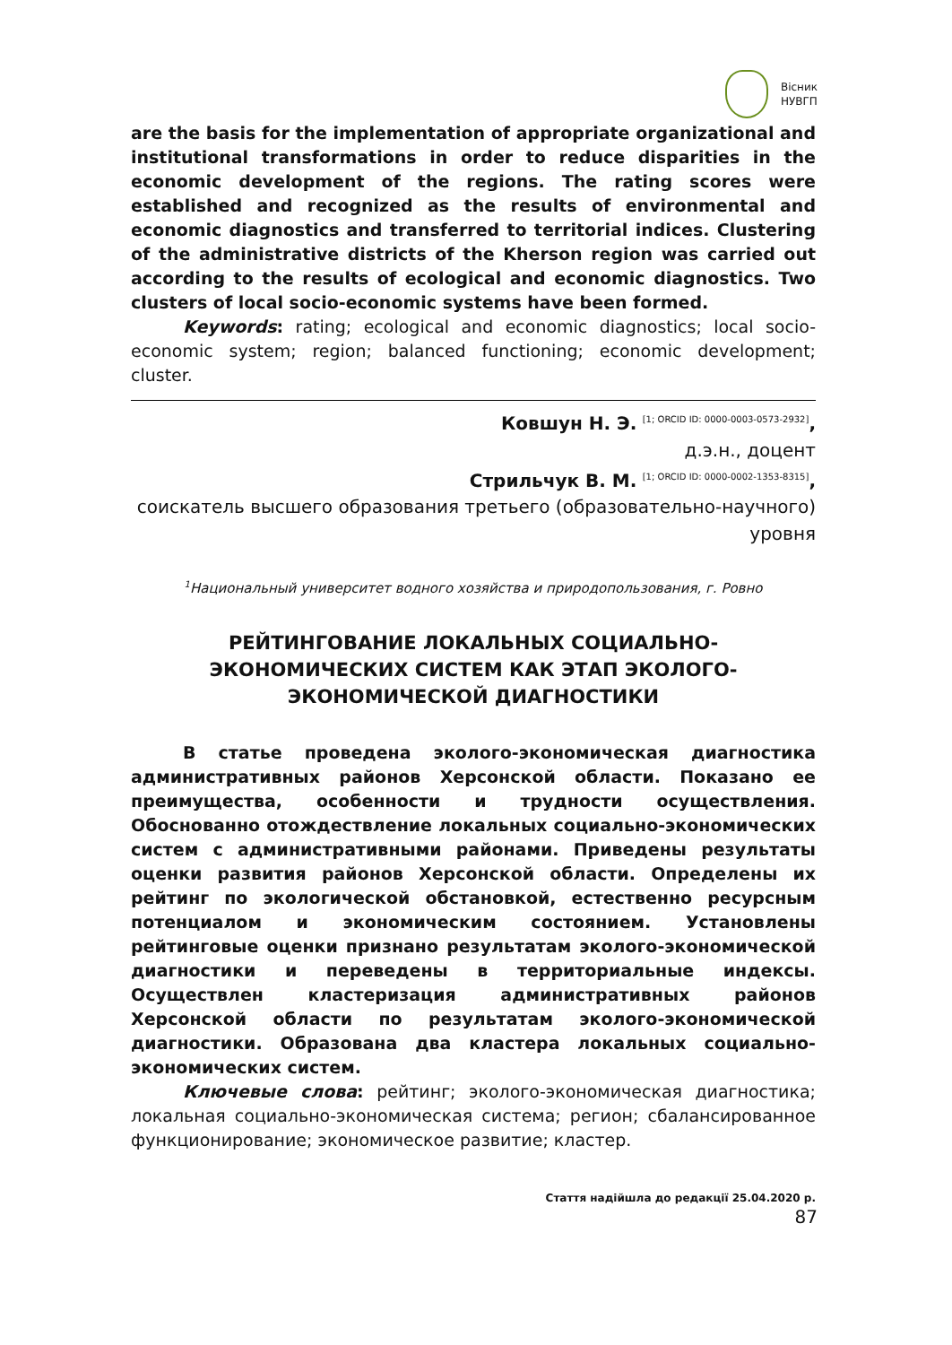Вісник
НУВГП
are the basis for the implementation of appropriate organizational and institutional transformations in order to reduce disparities in the economic development of the regions. The rating scores were established and recognized as the results of environmental and economic diagnostics and transferred to territorial indices. Clustering of the administrative districts of the Kherson region was carried out according to the results of ecological and economic diagnostics. Two clusters of local socio-economic systems have been formed.
Keywords: rating; ecological and economic diagnostics; local socio-economic system; region; balanced functioning; economic development; cluster.
Ковшун Н. Э. <sup>[1; ORCID ID: 0000-0003-0573-2932]</sup>,
д.э.н., доцент
Стрильчук В. М. <sup>[1; ORCID ID: 0000-0002-1353-8315]</sup>,
соискатель высшего образования третьего (образовательно-научного) уровня
<sup>1</sup> Национальный университет водного хозяйства и природопользования, г. Ровно
РЕЙТИНГОВАНИЕ ЛОКАЛЬНЫХ СОЦИАЛЬНО-ЭКОНОМИЧЕСКИХ СИСТЕМ КАК ЭТАП ЭКОЛОГО-ЭКОНОМИЧЕСКОЙ ДИАГНОСТИКИ
В статье проведена эколого-экономическая диагностика административных районов Херсонской области. Показано ее преимущества, особенности и трудности осуществления. Обоснованно отождествление локальных социально-экономических систем с административными районами. Приведены результаты оценки развития районов Херсонской области. Определены их рейтинг по экологической обстановкой, естественно ресурсным потенциалом и экономическим состоянием. Установлены рейтинговые оценки признано результатам эколого-экономической диагностики и переведены в территориальные индексы. Осуществлен кластеризация административных районов Херсонской области по результатам эколого-экономической диагностики. Образована два кластера локальных социально-экономических систем.
Ключевые слова: рейтинг; эколого-экономическая диагностика; локальная социально-экономическая система; регион; сбалансированное функционирование; экономическое развитие; кластер.
Стаття надійшла до редакції 25.04.2020 р.
87